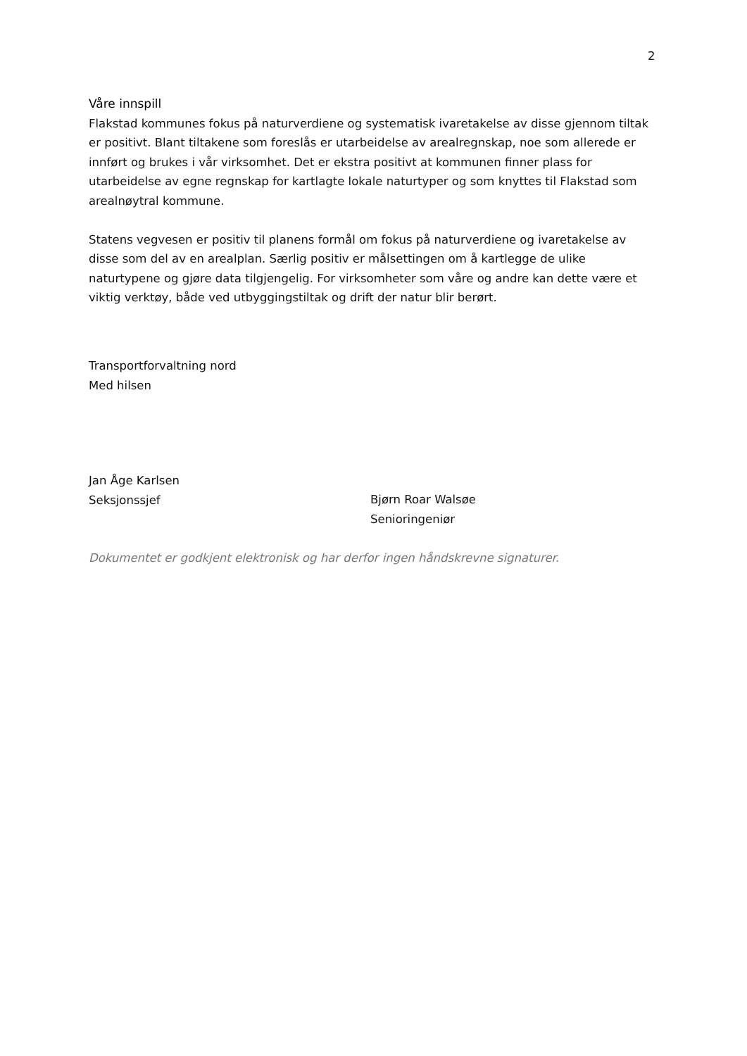2
Våre innspill
Flakstad kommunes fokus på naturverdiene og systematisk ivaretakelse av disse gjennom tiltak er positivt. Blant tiltakene som foreslås er utarbeidelse av arealregnskap, noe som allerede er innført og brukes i vår virksomhet. Det er ekstra positivt at kommunen finner plass for utarbeidelse av egne regnskap for kartlagte lokale naturtyper og som knyttes til Flakstad som arealnøytral kommune.
Statens vegvesen er positiv til planens formål om fokus på naturverdiene og ivaretakelse av disse som del av en arealplan. Særlig positiv er målsettingen om å kartlegge de ulike naturtypene og gjøre data tilgjengelig. For virksomheter som våre og andre kan dette være et viktig verktøy, både ved utbyggingstiltak og drift der natur blir berørt.
Transportforvaltning nord
Med hilsen
Jan Åge Karlsen
Seksjonssjef
Bjørn Roar Walsøe
Senioringeniør
Dokumentet er godkjent elektronisk og har derfor ingen håndskrevne signaturer.